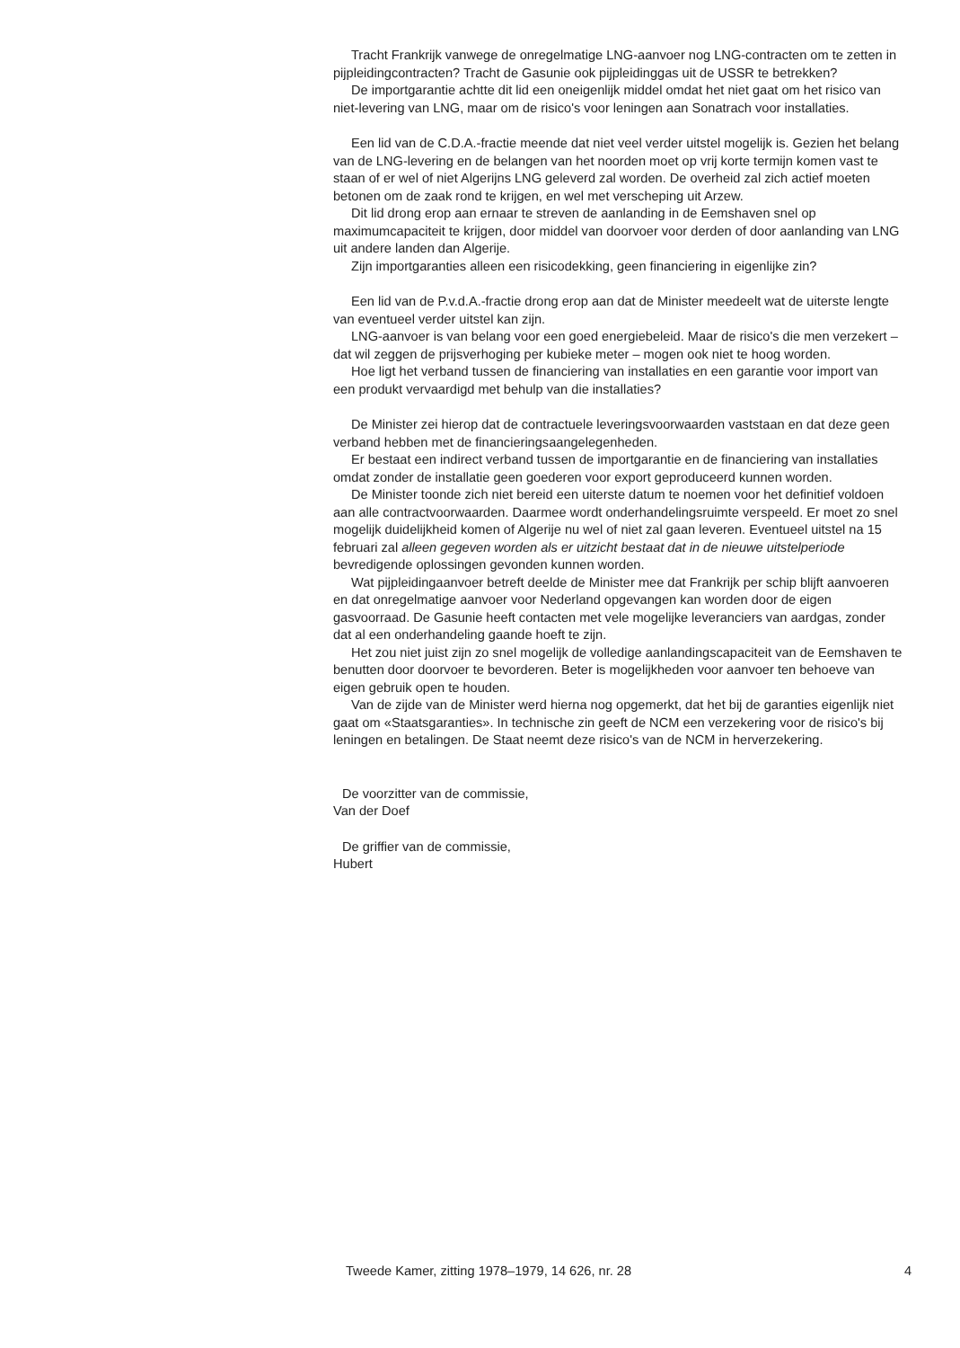Tracht Frankrijk vanwege de onregelmatige LNG-aanvoer nog LNG-contracten om te zetten in pijpleidingcontracten? Tracht de Gasunie ook pijpleidinggas uit de USSR te betrekken?
De importgarantie achtte dit lid een oneigenlijk middel omdat het niet gaat om het risico van niet-levering van LNG, maar om de risico's voor leningen aan Sonatrach voor installaties.
Een lid van de C.D.A.-fractie meende dat niet veel verder uitstel mogelijk is. Gezien het belang van de LNG-levering en de belangen van het noorden moet op vrij korte termijn komen vast te staan of er wel of niet Algerijns LNG geleverd zal worden. De overheid zal zich actief moeten betonen om de zaak rond te krijgen, en wel met verscheping uit Arzew.
Dit lid drong erop aan ernaar te streven de aanlanding in de Eemshaven snel op maximumcapaciteit te krijgen, door middel van doorvoer voor derden of door aanlanding van LNG uit andere landen dan Algerije.
Zijn importgaranties alleen een risicodekking, geen financiering in eigenlijke zin?
Een lid van de P.v.d.A.-fractie drong erop aan dat de Minister meedeelt wat de uiterste lengte van eventueel verder uitstel kan zijn.
LNG-aanvoer is van belang voor een goed energiebeleid. Maar de risico's die men verzekert – dat wil zeggen de prijsverhoging per kubieke meter – mogen ook niet te hoog worden.
Hoe ligt het verband tussen de financiering van installaties en een garantie voor import van een produkt vervaardigd met behulp van die installaties?
De Minister zei hierop dat de contractuele leveringsvoorwaarden vaststaan en dat deze geen verband hebben met de financieringsaangelegenheden.
Er bestaat een indirect verband tussen de importgarantie en de financiering van installaties omdat zonder de installatie geen goederen voor export geproduceerd kunnen worden.
De Minister toonde zich niet bereid een uiterste datum te noemen voor het definitief voldoen aan alle contractvoorwaarden. Daarmee wordt onderhandelingsruimte verspeeld. Er moet zo snel mogelijk duidelijkheid komen of Algerije nu wel of niet zal gaan leveren. Eventueel uitstel na 15 februari zal alleen gegeven worden als er uitzicht bestaat dat in de nieuwe uitstelperiode bevredigende oplossingen gevonden kunnen worden.
Wat pijpleidingaanvoer betreft deelde de Minister mee dat Frankrijk per schip blijft aanvoeren en dat onregelmatige aanvoer voor Nederland opgevangen kan worden door de eigen gasvoorraad. De Gasunie heeft contacten met vele mogelijke leveranciers van aardgas, zonder dat al een onderhandeling gaande hoeft te zijn.
Het zou niet juist zijn zo snel mogelijk de volledige aanlandingscapaciteit van de Eemshaven te benutten door doorvoer te bevorderen. Beter is mogelijkheden voor aanvoer ten behoeve van eigen gebruik open te houden.
Van de zijde van de Minister werd hierna nog opgemerkt, dat het bij de garanties eigenlijk niet gaat om «Staatsgaranties». In technische zin geeft de NCM een verzekering voor de risico's bij leningen en betalingen. De Staat neemt deze risico's van de NCM in herverzekering.
De voorzitter van de commissie,
Van der Doef
De griffier van de commissie,
Hubert
Tweede Kamer, zitting 1978–1979, 14 626, nr. 28 4